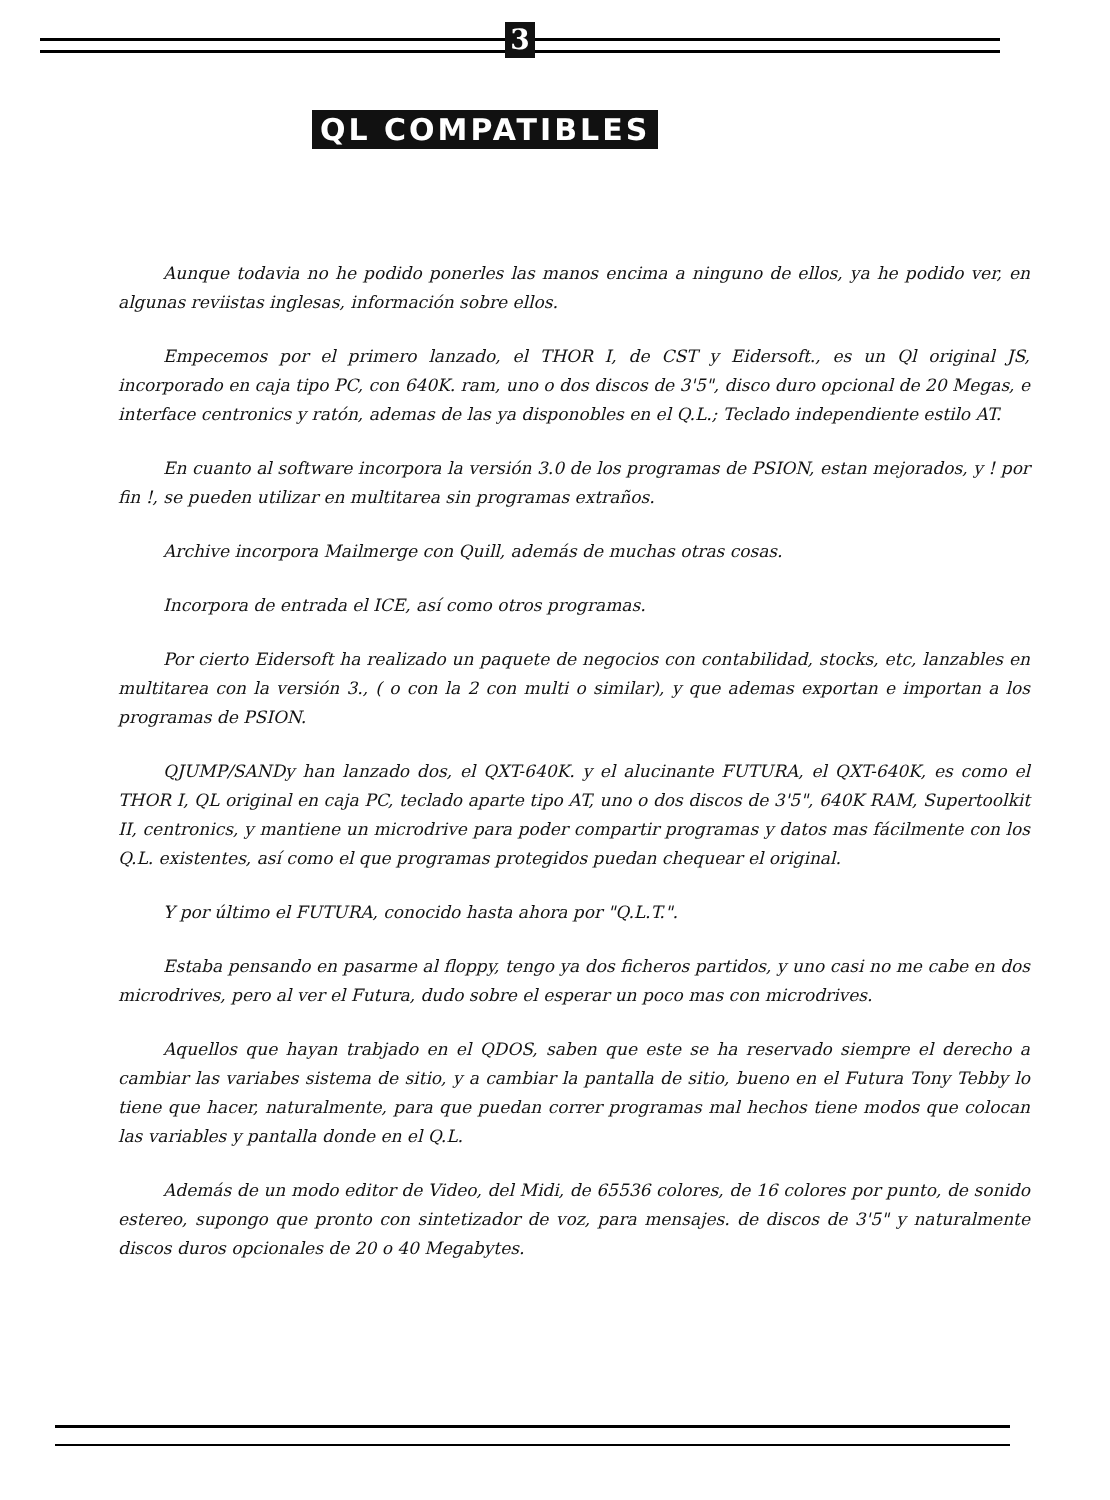3
QL COMPATIBLES
Aunque todavia no he podido ponerles las manos encima a ninguno de ellos, ya he podido ver, en algunas reviistas inglesas, información sobre ellos.
Empecemos por el primero lanzado, el THOR I, de CST y Eidersoft., es un Ql original JS, incorporado en caja tipo PC, con 640K. ram, uno o dos discos de 3'5", disco duro opcional de 20 Megas, e interface centronics y ratón, ademas de las ya disponobles en el Q.L.; Teclado independiente estilo AT.
En cuanto al software incorpora la versión 3.0 de los programas de PSION, estan mejorados, y ! por fin !, se pueden utilizar en multitarea sin programas extraños.
Archive incorpora Mailmerge con Quill, además de muchas otras cosas.
Incorpora de entrada el ICE, así como otros programas.
Por cierto Eidersoft ha realizado un paquete de negocios con contabilidad, stocks, etc, lanzables en multitarea con la versión 3., ( o con la 2 con multi o similar), y que ademas exportan e importan a los programas de PSION.
QJUMP/SANDy han lanzado dos, el QXT-640K. y el alucinante FUTURA, el QXT-640K, es como el THOR I, QL original en caja PC, teclado aparte tipo AT, uno o dos discos de 3'5", 640K RAM, Supertoolkit II, centronics, y mantiene un microdrive para poder compartir programas y datos mas fácilmente con los Q.L. existentes, así como el que programas protegidos puedan chequear el original.
Y por último el FUTURA, conocido hasta ahora por "Q.L.T.".
Estaba pensando en pasarme al floppy, tengo ya dos ficheros partidos, y uno casi no me cabe en dos microdrives, pero al ver el Futura, dudo sobre el esperar un poco mas con microdrives.
Aquellos que hayan trabjado en el QDOS, saben que este se ha reservado siempre el derecho a cambiar las variabes sistema de sitio, y a cambiar la pantalla de sitio, bueno en el Futura Tony Tebby lo tiene que hacer, naturalmente, para que puedan correr programas mal hechos tiene modos que colocan las variables y pantalla donde en el Q.L.
Además de un modo editor de Video, del Midi, de 65536 colores, de 16 colores por punto, de sonido estereo, supongo que pronto con sintetizador de voz, para mensajes. de discos de 3'5" y naturalmente discos duros opcionales de 20 o 40 Megabytes.